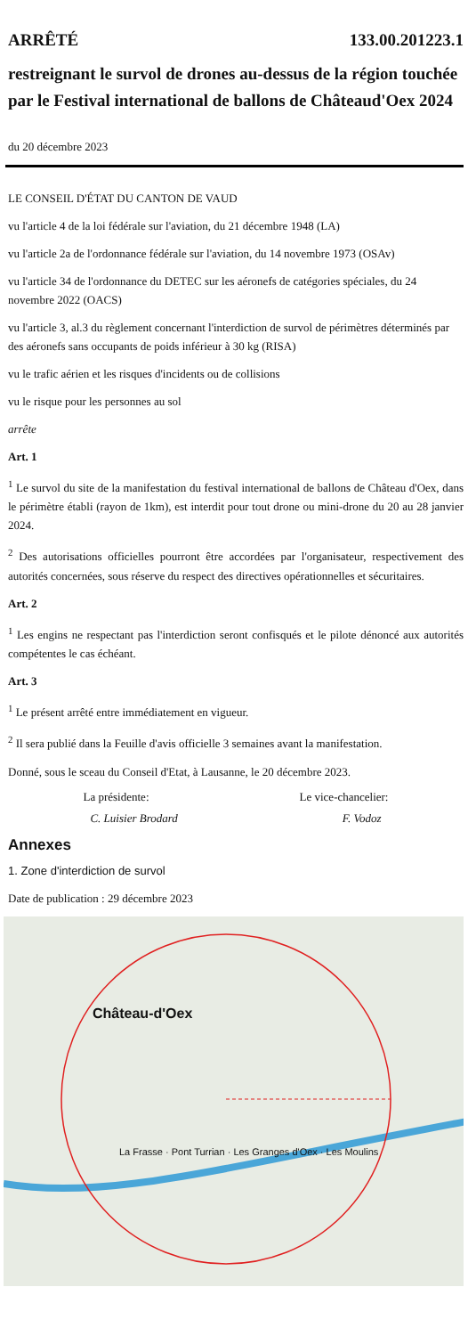ARRÊTÉ 133.00.201223.1
restreignant le survol de drones au-dessus de la région touchée par le Festival international de ballons de Châteaud'Oex 2024
du 20 décembre 2023
LE CONSEIL D'ÉTAT DU CANTON DE VAUD
vu l'article 4 de la loi fédérale sur l'aviation, du 21 décembre 1948 (LA)
vu l'article 2a de l'ordonnance fédérale sur l'aviation, du 14 novembre 1973 (OSAv)
vu l'article 34 de l'ordonnance du DETEC sur les aéronefs de catégories spéciales, du 24 novembre 2022 (OACS)
vu l'article 3, al.3 du règlement concernant l'interdiction de survol de périmètres déterminés par des aéronefs sans occupants de poids inférieur à 30 kg (RISA)
vu le trafic aérien et les risques d'incidents ou de collisions
vu le risque pour les personnes au sol
arrête
Art. 1
<sup>1</sup> Le survol du site de la manifestation du festival international de ballons de Château d'Oex, dans le périmètre établi (rayon de 1km), est interdit pour tout drone ou mini-drone du 20 au 28 janvier 2024.
<sup>2</sup> Des autorisations officielles pourront être accordées par l'organisateur, respectivement des autorités concernées, sous réserve du respect des directives opérationnelles et sécuritaires.
Art. 2
<sup>1</sup> Les engins ne respectant pas l'interdiction seront confisqués et le pilote dénoncé aux autorités compétentes le cas échéant.
Art. 3
<sup>1</sup> Le présent arrêté entre immédiatement en vigueur.
<sup>2</sup> Il sera publié dans la Feuille d'avis officielle 3 semaines avant la manifestation.
Donné, sous le sceau du Conseil d'Etat, à Lausanne, le 20 décembre 2023.
La présidente: Le vice-chancelier:
C. Luisier Brodard F. Vodoz
Annexes
1. Zone d'interdiction de survol
Date de publication : 29 décembre 2023
Château-d'Oex
La Frasse · Pont Turrian · Les Granges d'Oex · Les Moulins